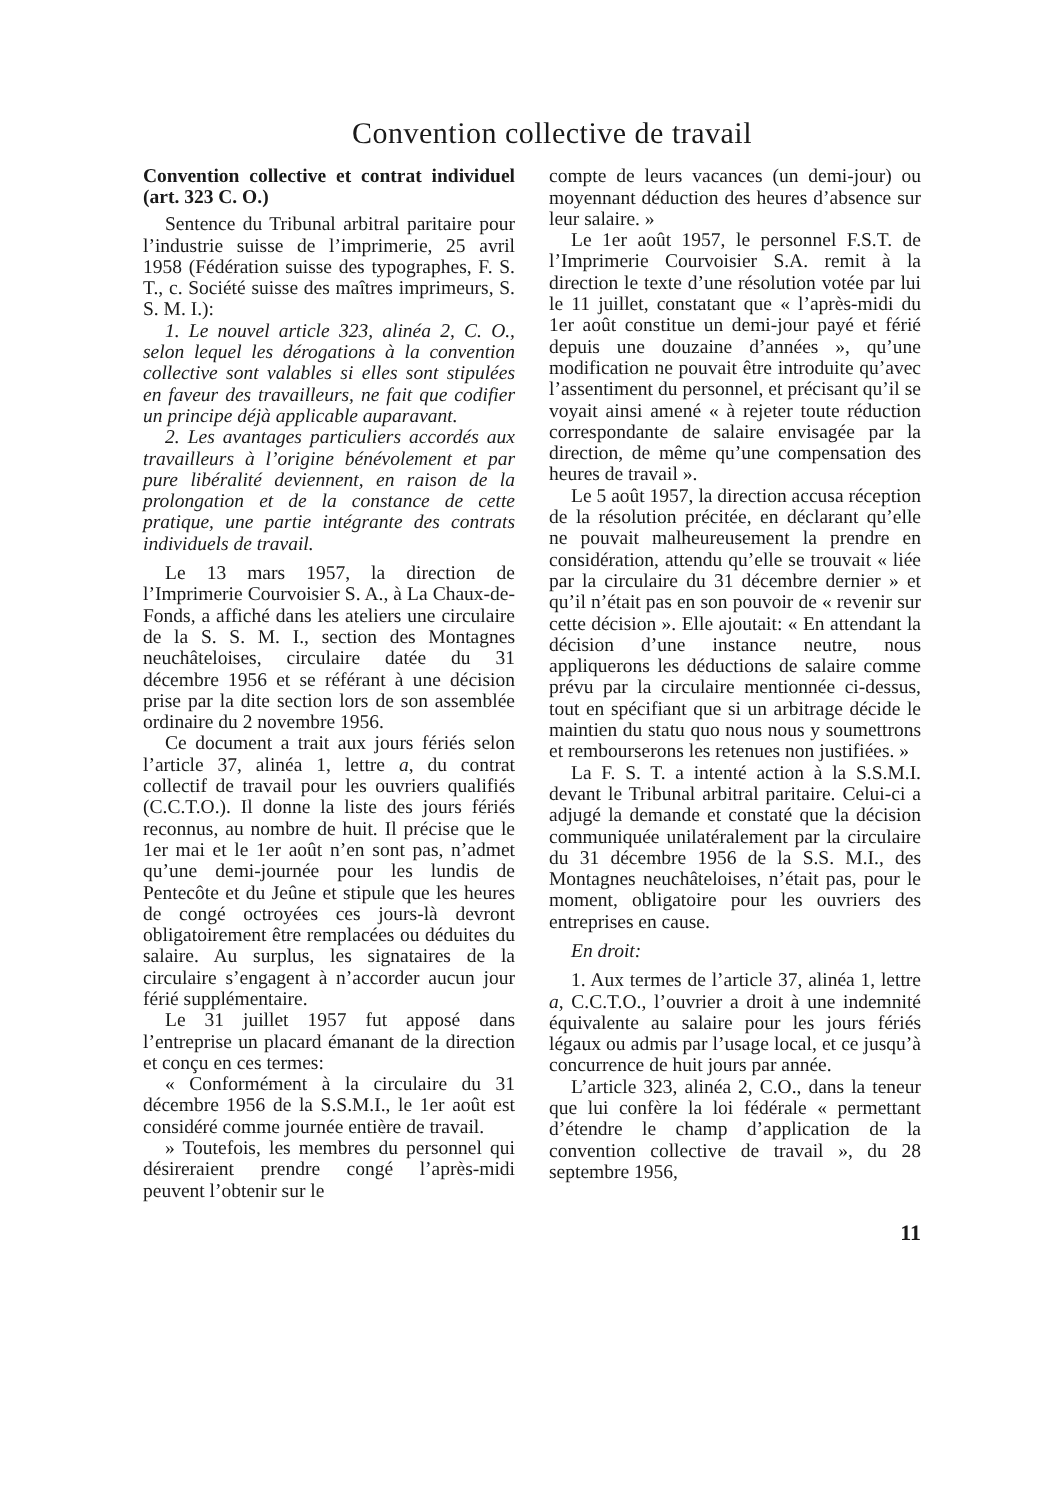Convention collective de travail
Convention collective et contrat individuel (art. 323 C. O.)
Sentence du Tribunal arbitral paritaire pour l’industrie suisse de l’imprimerie, 25 avril 1958 (Fédération suisse des typographes, F. S. T., c. Société suisse des maîtres imprimeurs, S. S. M. I.):
1. Le nouvel article 323, alinéa 2, C. O., selon lequel les dérogations à la convention collective sont valables si elles sont stipulées en faveur des travailleurs, ne fait que codifier un principe déjà applicable auparavant.
2. Les avantages particuliers accordés aux travailleurs à l’origine bénévolement et par pure libéralité deviennent, en raison de la prolongation et de la constance de cette pratique, une partie intégrante des contrats individuels de travail.
Le 13 mars 1957, la direction de l’Imprimerie Courvoisier S. A., à La Chaux-de-Fonds, a affiché dans les ateliers une circulaire de la S. S. M. I., section des Montagnes neuchâteloises, circulaire datée du 31 décembre 1956 et se référant à une décision prise par la dite section lors de son assemblée ordinaire du 2 novembre 1956.
Ce document a trait aux jours fériés selon l’article 37, alinéa 1, lettre a, du contrat collectif de travail pour les ouvriers qualifiés (C.C.T.O.). Il donne la liste des jours fériés reconnus, au nombre de huit. Il précise que le 1er mai et le 1er août n’en sont pas, n’admet qu’une demi-journée pour les lundis de Pentecôte et du Jeûne et stipule que les heures de congé octroyées ces jours-là devront obligatoirement être remplacées ou déduites du salaire. Au surplus, les signataires de la circulaire s’engagent à n’accorder aucun jour férié supplémentaire.
Le 31 juillet 1957 fut apposé dans l’entreprise un placard émanant de la direction et conçu en ces termes:
« Conformément à la circulaire du 31 décembre 1956 de la S.S.M.I., le 1er août est considéré comme journée entière de travail.
» Toutefois, les membres du personnel qui désireraient prendre congé l’après-midi peuvent l’obtenir sur le
compte de leurs vacances (un demi-jour) ou moyennant déduction des heures d’absence sur leur salaire. »
Le 1er août 1957, le personnel F.S.T. de l’Imprimerie Courvoisier S.A. remit à la direction le texte d’une résolution votée par lui le 11 juillet, constatant que « l’après-midi du 1er août constitue un demi-jour payé et férié depuis une douzaine d’années », qu’une modification ne pouvait être introduite qu’avec l’assentiment du personnel, et précisant qu’il se voyait ainsi amené « à rejeter toute réduction correspondante de salaire envisagée par la direction, de même qu’une compensation des heures de travail ».
Le 5 août 1957, la direction accusa réception de la résolution précitée, en déclarant qu’elle ne pouvait malheureusement la prendre en considération, attendu qu’elle se trouvait « liée par la circulaire du 31 décembre dernier » et qu’il n’était pas en son pouvoir de « revenir sur cette décision ». Elle ajoutait: « En attendant la décision d’une instance neutre, nous appliquerons les déductions de salaire comme prévu par la circulaire mentionnée ci-dessus, tout en spécifiant que si un arbitrage décide le maintien du statu quo nous nous y soumettrons et rembourserons les retenues non justifiées. »
La F. S. T. a intenté action à la S.S.M.I. devant le Tribunal arbitral paritaire. Celui-ci a adjugé la demande et constaté que la décision communiquée unilatéralement par la circulaire du 31 décembre 1956 de la S.S. M.I., des Montagnes neuchâteloises, n’était pas, pour le moment, obligatoire pour les ouvriers des entreprises en cause.
En droit:
1. Aux termes de l’article 37, alinéa 1, lettre a, C.C.T.O., l’ouvrier a droit à une indemnité équivalente au salaire pour les jours fériés légaux ou admis par l’usage local, et ce jusqu’à concurrence de huit jours par année.
L’article 323, alinéa 2, C.O., dans la teneur que lui confère la loi fédérale « permettant d’étendre le champ d’application de la convention collective de travail », du 28 septembre 1956,
11